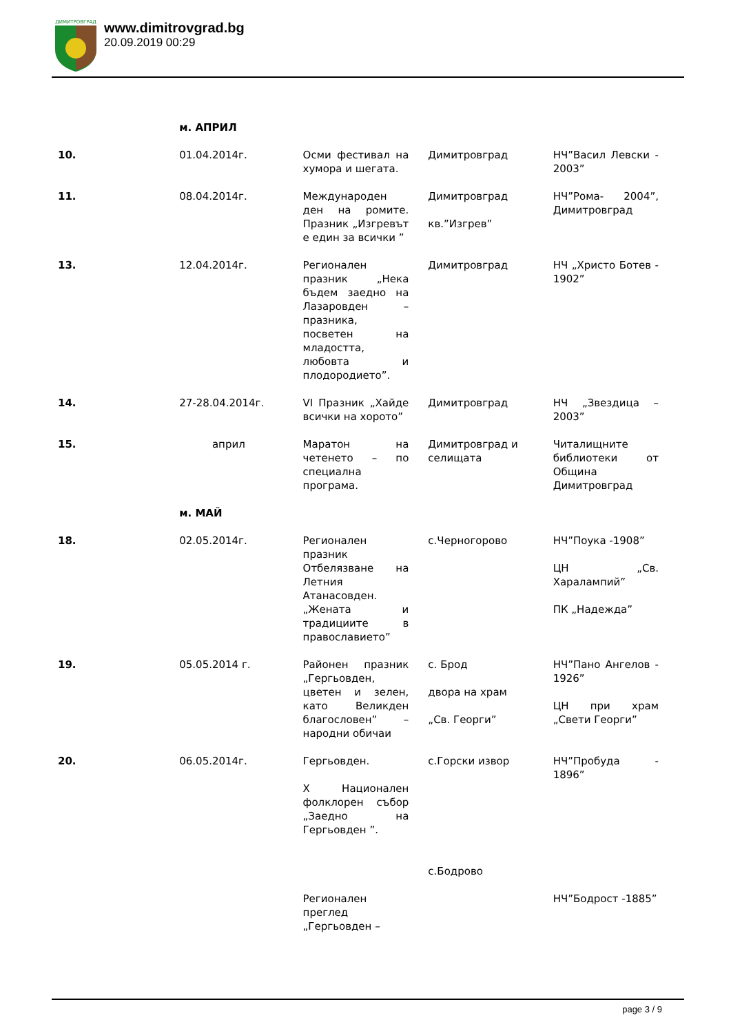ДИМИТРОВГРАД
www.dimitrovgrad.bg
20.09.2019 00:29
| | м. АПРИЛ | | | |
| 10. | 01.04.2014г. | Осми фестивал на хумора и шегата. | Димитровград | НЧ”Васил Левски - 2003” |
| 11. | 08.04.2014г. | Международен ден на ромите. Празник „Изгревът е един за всички ” | Димитровград кв.”Изгрев” | НЧ”Рома- 2004”, Димитровград |
| 13. | 12.04.2014г. | Регионален празник „Нека бъдем заедно на Лазаровден – празника, посветен на младостта, любовта и плодородието”. | Димитровград | НЧ „Христо Ботев - 1902” |
| 14. | 27-28.04.2014г. | VI Празник „Хайде всички на хорото” | Димитровград | НЧ „Звездица – 2003” |
| 15. | април | Маратон на четенето – по специална програма. | Димитровград и селищата | Читалищните библиотеки от Община Димитровград |
| | м. МАЙ | | | |
| 18. | 02.05.2014г. | Регионален празник Отбелязване на Летния Атанасовден. „Жената и традициите в православието” | с.Черногорово | НЧ”Поука -1908” ЦН „Св. Харалампий” ПК „Надежда” |
| 19. | 05.05.2014 г. | Районен празник „Гергьовден, цветен и зелен, като Великден благословен” – народни обичаи | с. Брод двора на храм „Св. Георги” | НЧ”Пано Ангелов - 1926” ЦН при храм „Свети Георги” |
| 20. | 06.05.2014г. | Гергьовден. X Национален фолклорен събор „Заедно на Гергьовден ”. Регионален преглед „Гергьовден – | с.Горски извор с.Бодрово | НЧ”Пробуда - 1896” НЧ”Бодрост -1885” |
page 3 / 9